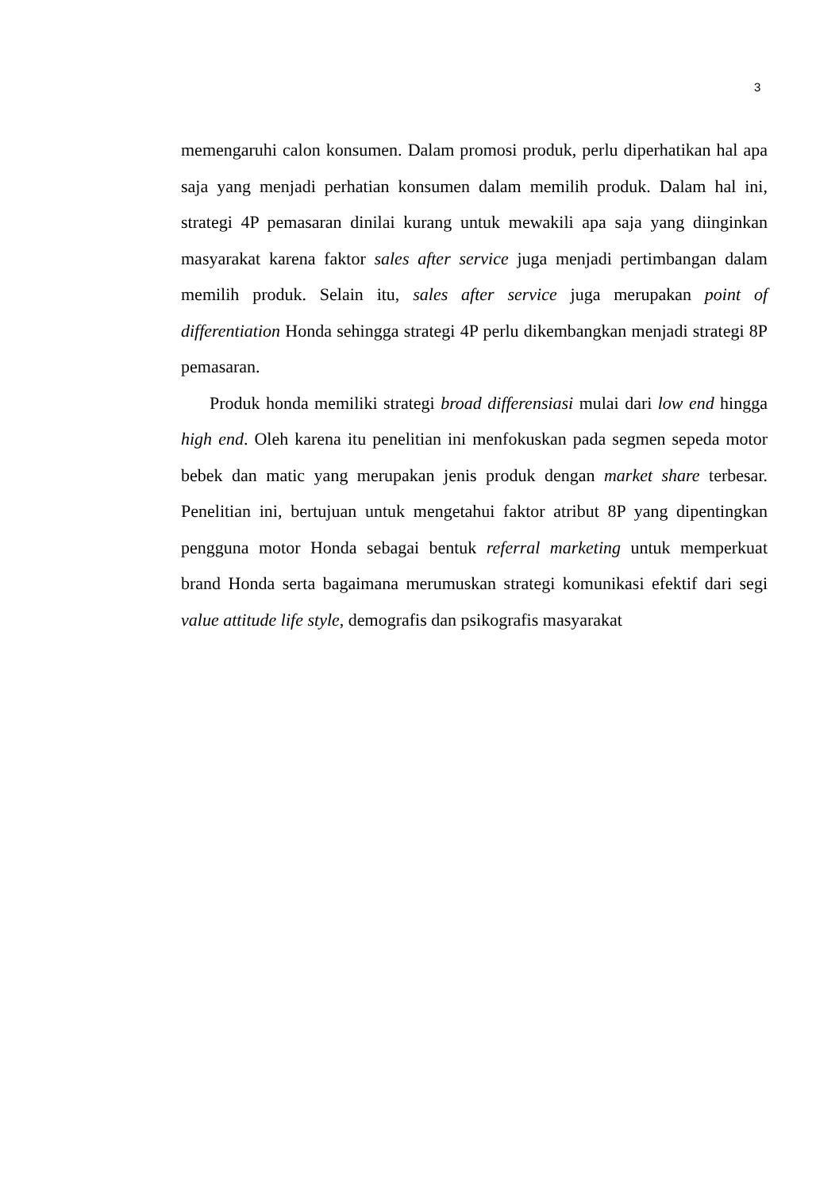3
memengaruhi calon konsumen. Dalam promosi produk, perlu diperhatikan hal apa saja yang menjadi perhatian konsumen dalam memilih produk. Dalam hal ini, strategi 4P pemasaran dinilai kurang untuk mewakili apa saja yang diinginkan masyarakat karena faktor sales after service juga menjadi pertimbangan dalam memilih produk. Selain itu, sales after service juga merupakan point of differentiation Honda sehingga strategi 4P perlu dikembangkan menjadi strategi 8P pemasaran.
Produk honda memiliki strategi broad differensiasi mulai dari low end hingga high end. Oleh karena itu penelitian ini menfokuskan pada segmen sepeda motor bebek dan matic yang merupakan jenis produk dengan market share terbesar. Penelitian ini, bertujuan untuk mengetahui faktor atribut 8P yang dipentingkan pengguna motor Honda sebagai bentuk referral marketing untuk memperkuat brand Honda serta bagaimana merumuskan strategi komunikasi efektif dari segi value attitude life style, demografis dan psikografis masyarakat